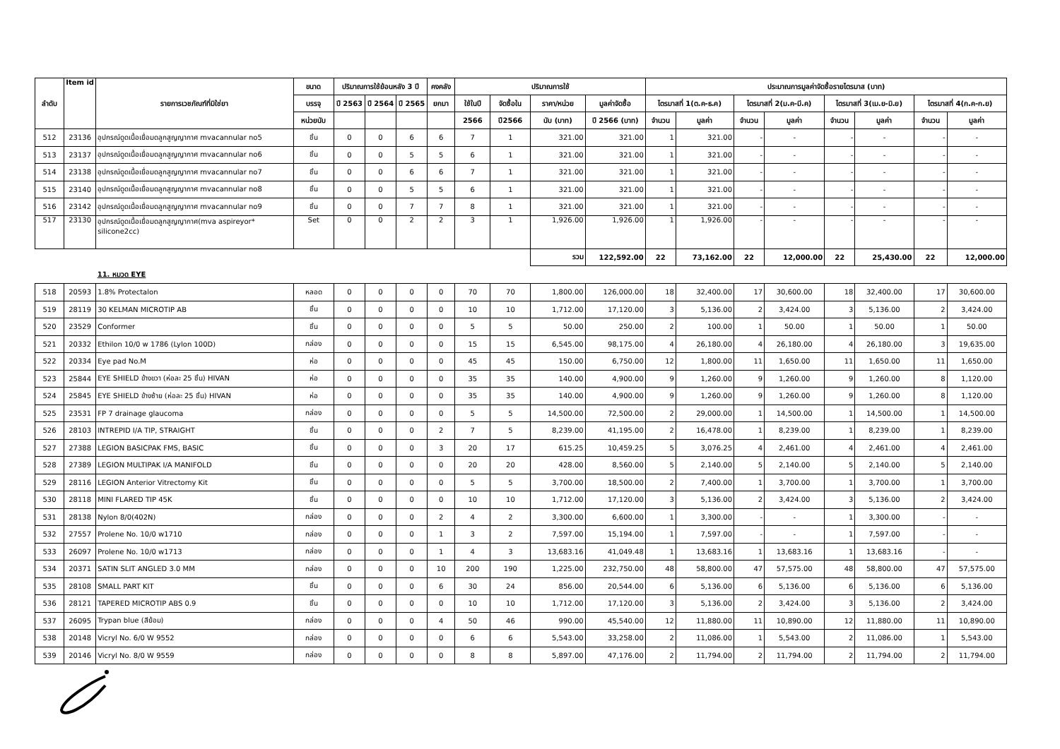| ลำดับ | Item id | รายการเวชภัณฑ์ที่มิใช่ยา | ขนาด | ปริมาณการใช้ย้อนหลัง 3 ปี | | | คงคลัง | ปริมาณการใช้ | | | | ประมาณการมูลค่าจัดซื้อรายไตรมาส (บาท) | | | | | | | |
| --- | --- | --- | --- | --- | --- | --- | --- | --- | --- | --- | --- | --- | --- | --- | --- | --- | --- | --- | --- |
| | | | บรรจุ | ปี 2563 | ปี 2564 | ปี 2565 | ยกมา | ใช้ในปี | จัดซื้อใน | ราคา/หน่วย | มูลค่าจัดซื้อ | ไตรมาสที่ 1(ต.ค-ธ.ค) | | ไตรมาสที่ 2(ม.ค-มี.ค) | | ไตรมาสที่ 3(เม.ย-มิ.ย) | | ไตรมาสที่ 4(ก.ค-ก.ย) | |
| | | | หน่วยนับ | | | | | 2566 | ปี2566 | นับ (บาท) | ปี 2566 (บาท) | จำนวน | มูลค่า | จำนวน | มูลค่า | จำนวน | มูลค่า | จำนวน | มูลค่า |
| 512 | 23136 | อุปกรณ์ดูดเนื้อเยื่อมดลูกสูญญากาศ mvacannular no5 | ชิ้น | 0 | 0 | 6 | 6 | 7 | 1 | 321.00 | 321.00 | 1 | 321.00 | - | - | - | - | - | - |
| 513 | 23137 | อุปกรณ์ดูดเนื้อเยื่อมดลูกสูญญากาศ mvacannular no6 | ชิ้น | 0 | 0 | 5 | 5 | 6 | 1 | 321.00 | 321.00 | 1 | 321.00 | - | - | - | - | - | - |
| 514 | 23138 | อุปกรณ์ดูดเนื้อเยื่อมดลูกสูญญากาศ mvacannular no7 | ชิ้น | 0 | 0 | 6 | 6 | 7 | 1 | 321.00 | 321.00 | 1 | 321.00 | - | - | - | - | - | - |
| 515 | 23140 | อุปกรณ์ดูดเนื้อเยื่อมดลูกสูญญากาศ mvacannular no8 | ชิ้น | 0 | 0 | 5 | 5 | 6 | 1 | 321.00 | 321.00 | 1 | 321.00 | - | - | - | - | - | - |
| 516 | 23142 | อุปกรณ์ดูดเนื้อเยื่อมดลูกสูญญากาศ mvacannular no9 | ชิ้น | 0 | 0 | 7 | 7 | 8 | 1 | 321.00 | 321.00 | 1 | 321.00 | - | - | - | - | - | - |
| 517 | 23130 | อุปกรณ์ดูดเนื้อเยื่อมดลูกสูญญากาศ(mva aspireyor* silicone2cc) | Set | 0 | 0 | 2 | 2 | 3 | 1 | 1,926.00 | 1,926.00 | 1 | 1,926.00 | - | - | - | - | - | - |
| | | | | | | | | | | รวม | 122,592.00 | 22 | 73,162.00 | 22 | 12,000.00 | 22 | 25,430.00 | 22 | 12,000.00 |
| | | 11. หมวด EYE | | | | | | | | | | | | | | | | | |
| 518 | 20593 | 1.8% Protectalon | หลอด | 0 | 0 | 0 | 0 | 70 | 70 | 1,800.00 | 126,000.00 | 18 | 32,400.00 | 17 | 30,600.00 | 18 | 32,400.00 | 17 | 30,600.00 |
| 519 | 28119 | 30 KELMAN MICROTIP AB | ชิ้น | 0 | 0 | 0 | 0 | 10 | 10 | 1,712.00 | 17,120.00 | 3 | 5,136.00 | 2 | 3,424.00 | 3 | 5,136.00 | 2 | 3,424.00 |
| 520 | 23529 | Conformer | ชิ้น | 0 | 0 | 0 | 0 | 5 | 5 | 50.00 | 250.00 | 2 | 100.00 | 1 | 50.00 | 1 | 50.00 | 1 | 50.00 |
| 521 | 20332 | Ethilon 10/0 w 1786 (Lylon 100D) | กล่อง | 0 | 0 | 0 | 0 | 15 | 15 | 6,545.00 | 98,175.00 | 4 | 26,180.00 | 4 | 26,180.00 | 4 | 26,180.00 | 3 | 19,635.00 |
| 522 | 20334 | Eye pad No.M | ห่อ | 0 | 0 | 0 | 0 | 45 | 45 | 150.00 | 6,750.00 | 12 | 1,800.00 | 11 | 1,650.00 | 11 | 1,650.00 | 11 | 1,650.00 |
| 523 | 25844 | EYE SHIELD ข้างขวา (ห่อละ 25 ชิ้น) HIVAN | ห่อ | 0 | 0 | 0 | 0 | 35 | 35 | 140.00 | 4,900.00 | 9 | 1,260.00 | 9 | 1,260.00 | 9 | 1,260.00 | 8 | 1,120.00 |
| 524 | 25845 | EYE SHIELD ข้างซ้าย (ห่อละ 25 ชิ้น) HIVAN | ห่อ | 0 | 0 | 0 | 0 | 35 | 35 | 140.00 | 4,900.00 | 9 | 1,260.00 | 9 | 1,260.00 | 9 | 1,260.00 | 8 | 1,120.00 |
| 525 | 23531 | FP 7 drainage glaucoma | กล่อง | 0 | 0 | 0 | 0 | 5 | 5 | 14,500.00 | 72,500.00 | 2 | 29,000.00 | 1 | 14,500.00 | 1 | 14,500.00 | 1 | 14,500.00 |
| 526 | 28103 | INTREPID I/A TIP, STRAIGHT | ชิ้น | 0 | 0 | 0 | 2 | 7 | 5 | 8,239.00 | 41,195.00 | 2 | 16,478.00 | 1 | 8,239.00 | 1 | 8,239.00 | 1 | 8,239.00 |
| 527 | 27388 | LEGION BASICPAK FMS, BASIC | ชิ้น | 0 | 0 | 0 | 3 | 20 | 17 | 615.25 | 10,459.25 | 5 | 3,076.25 | 4 | 2,461.00 | 4 | 2,461.00 | 4 | 2,461.00 |
| 528 | 27389 | LEGION MULTIPAK I/A MANIFOLD | ชิ้น | 0 | 0 | 0 | 0 | 20 | 20 | 428.00 | 8,560.00 | 5 | 2,140.00 | 5 | 2,140.00 | 5 | 2,140.00 | 5 | 2,140.00 |
| 529 | 28116 | LEGION Anterior Vitrectomy Kit | ชิ้น | 0 | 0 | 0 | 0 | 5 | 5 | 3,700.00 | 18,500.00 | 2 | 7,400.00 | 1 | 3,700.00 | 1 | 3,700.00 | 1 | 3,700.00 |
| 530 | 28118 | MINI FLARED TIP 45K | ชิ้น | 0 | 0 | 0 | 0 | 10 | 10 | 1,712.00 | 17,120.00 | 3 | 5,136.00 | 2 | 3,424.00 | 3 | 5,136.00 | 2 | 3,424.00 |
| 531 | 28138 | Nylon 8/0(402N) | กล่อง | 0 | 0 | 0 | 2 | 4 | 2 | 3,300.00 | 6,600.00 | 1 | 3,300.00 | - | - | 1 | 3,300.00 | - | - |
| 532 | 27557 | Prolene No. 10/0 w1710 | กล่อง | 0 | 0 | 0 | 1 | 3 | 2 | 7,597.00 | 15,194.00 | 1 | 7,597.00 | - | - | 1 | 7,597.00 | - | - |
| 533 | 26097 | Prolene No. 10/0 w1713 | กล่อง | 0 | 0 | 0 | 1 | 4 | 3 | 13,683.16 | 41,049.48 | 1 | 13,683.16 | 1 | 13,683.16 | 1 | 13,683.16 | - | - |
| 534 | 20371 | SATIN SLIT ANGLED 3.0 MM | กล่อง | 0 | 0 | 0 | 10 | 200 | 190 | 1,225.00 | 232,750.00 | 48 | 58,800.00 | 47 | 57,575.00 | 48 | 58,800.00 | 47 | 57,575.00 |
| 535 | 28108 | SMALL PART KIT | ชิ้น | 0 | 0 | 0 | 6 | 30 | 24 | 856.00 | 20,544.00 | 6 | 5,136.00 | 6 | 5,136.00 | 6 | 5,136.00 | 6 | 5,136.00 |
| 536 | 28121 | TAPERED MICROTIP ABS 0.9 | ชิ้น | 0 | 0 | 0 | 0 | 10 | 10 | 1,712.00 | 17,120.00 | 3 | 5,136.00 | 2 | 3,424.00 | 3 | 5,136.00 | 2 | 3,424.00 |
| 537 | 26095 | Trypan blue (สีย้อม) | กล่อง | 0 | 0 | 0 | 4 | 50 | 46 | 990.00 | 45,540.00 | 12 | 11,880.00 | 11 | 10,890.00 | 12 | 11,880.00 | 11 | 10,890.00 |
| 538 | 20148 | Vicryl No. 6/0 W 9552 | กล่อง | 0 | 0 | 0 | 0 | 6 | 6 | 5,543.00 | 33,258.00 | 2 | 11,086.00 | 1 | 5,543.00 | 2 | 11,086.00 | 1 | 5,543.00 |
| 539 | 20146 | Vicryl No. 8/0 W 9559 | กล่อง | 0 | 0 | 0 | 0 | 8 | 8 | 5,897.00 | 47,176.00 | 2 | 11,794.00 | 2 | 11,794.00 | 2 | 11,794.00 | 2 | 11,794.00 |